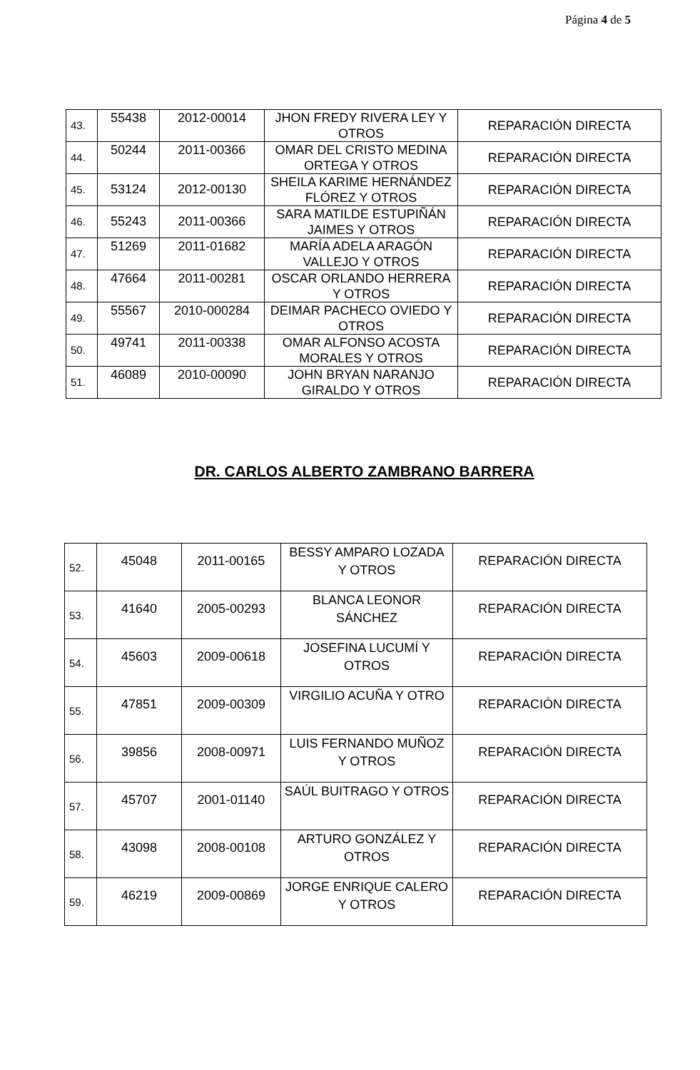Página 4 de 5
| 43. | 55438 | 2012-00014 | JHON FREDY RIVERA LEY Y OTROS | REPARACIÓN DIRECTA |
| 44. | 50244 | 2011-00366 | OMAR DEL CRISTO MEDINA ORTEGA Y OTROS | REPARACIÓN DIRECTA |
| 45. | 53124 | 2012-00130 | SHEILA KARIME HERNÁNDEZ FLÓREZ Y OTROS | REPARACIÓN DIRECTA |
| 46. | 55243 | 2011-00366 | SARA MATILDE ESTUPIÑÁN JAIMES Y OTROS | REPARACIÓN DIRECTA |
| 47. | 51269 | 2011-01682 | MARÍA ADELA ARAGÓN VALLEJO Y OTROS | REPARACIÓN DIRECTA |
| 48. | 47664 | 2011-00281 | OSCAR ORLANDO HERRERA Y OTROS | REPARACIÓN DIRECTA |
| 49. | 55567 | 2010-000284 | DEIMAR PACHECO OVIEDO Y OTROS | REPARACIÓN DIRECTA |
| 50. | 49741 | 2011-00338 | OMAR ALFONSO ACOSTA MORALES Y OTROS | REPARACIÓN DIRECTA |
| 51. | 46089 | 2010-00090 | JOHN BRYAN NARANJO GIRALDO Y OTROS | REPARACIÓN DIRECTA |
DR. CARLOS ALBERTO ZAMBRANO BARRERA
| 52. | 45048 | 2011-00165 | BESSY AMPARO LOZADA Y OTROS | REPARACIÓN DIRECTA |
| 53. | 41640 | 2005-00293 | BLANCA LEONOR SÁNCHEZ | REPARACIÓN DIRECTA |
| 54. | 45603 | 2009-00618 | JOSEFINA LUCUMÍ Y OTROS | REPARACIÓN DIRECTA |
| 55. | 47851 | 2009-00309 | VIRGILIO ACUÑA Y OTRO | REPARACIÓN DIRECTA |
| 56. | 39856 | 2008-00971 | LUIS FERNANDO MUÑOZ Y OTROS | REPARACIÓN DIRECTA |
| 57. | 45707 | 2001-01140 | SAÚL BUITRAGO Y OTROS | REPARACIÓN DIRECTA |
| 58. | 43098 | 2008-00108 | ARTURO GONZÁLEZ Y OTROS | REPARACIÓN DIRECTA |
| 59. | 46219 | 2009-00869 | JORGE ENRIQUE CALERO Y OTROS | REPARACIÓN DIRECTA |